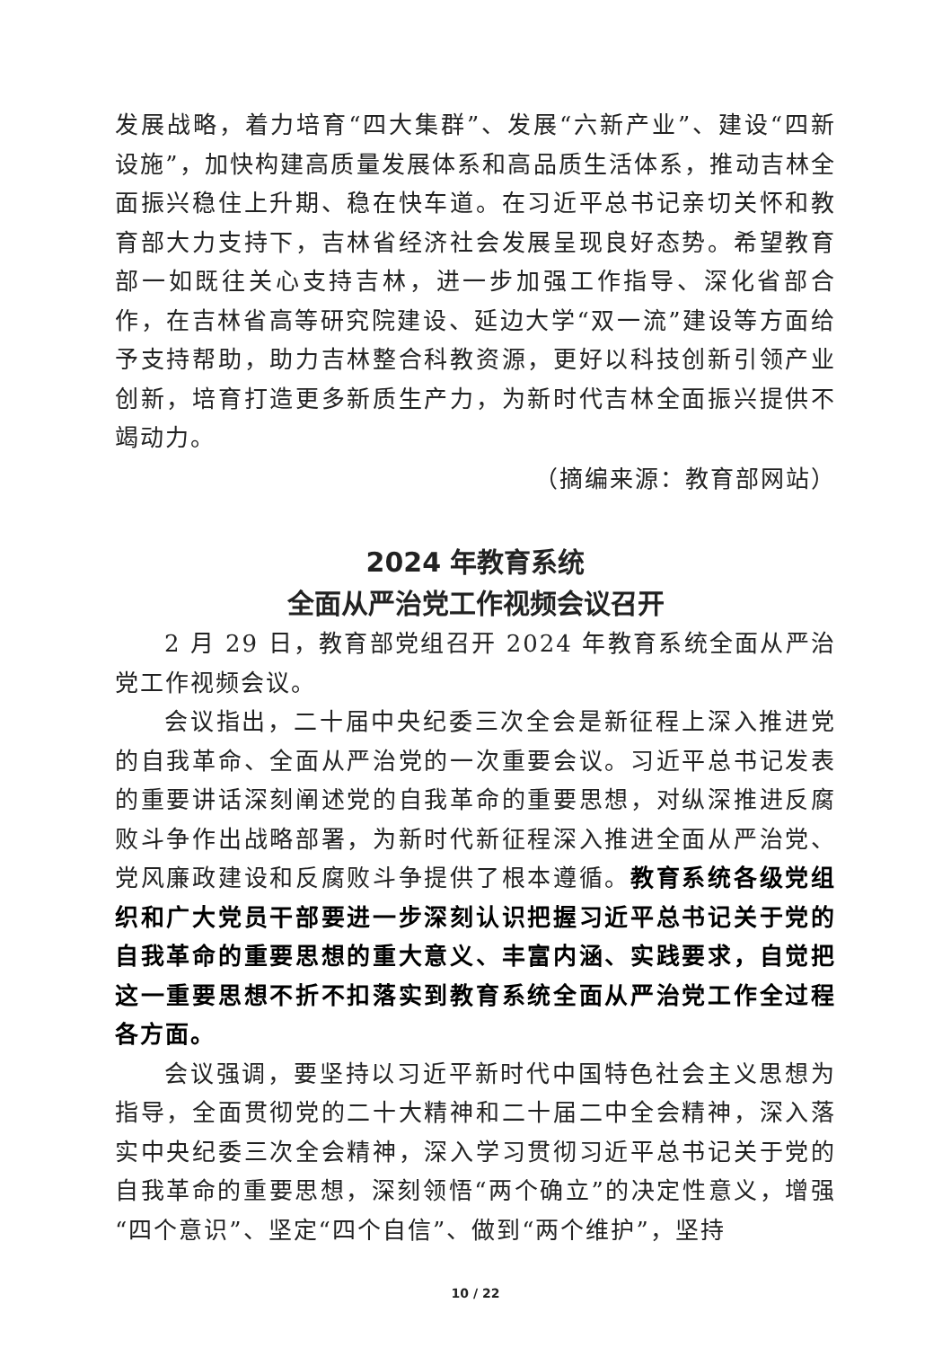发展战略，着力培育“四大集群”、发展“六新产业”、建设“四新设施”，加快构建高质量发展体系和高品质生活体系，推动吉林全面振兴稳住上升期、稳在快车道。在习近平总书记亲切关怀和教育部大力支持下，吉林省经济社会发展呈现良好态势。希望教育部一如既往关心支持吉林，进一步加强工作指导、深化省部合作，在吉林省高等研究院建设、延边大学“双一流”建设等方面给予支持帮助，助力吉林整合科教资源，更好以科技创新引领产业创新，培育打造更多新质生产力，为新时代吉林全面振兴提供不竭动力。
（摘编来源：教育部网站）
2024 年教育系统
全面从严治党工作视频会议召开
2 月 29 日，教育部党组召开 2024 年教育系统全面从严治党工作视频会议。
会议指出，二十届中央纪委三次全会是新征程上深入推进党的自我革命、全面从严治党的一次重要会议。习近平总书记发表的重要讲话深刻阐述党的自我革命的重要思想，对纵深推进反腐败斗争作出战略部署，为新时代新征程深入推进全面从严治党、党风廉政建设和反腐败斗争提供了根本遵循。教育系统各级党组织和广大党员干部要进一步深刻认识把握习近平总书记关于党的自我革命的重要思想的重大意义、丰富内涵、实践要求，自觉把这一重要思想不折不扣落实到教育系统全面从严治党工作全过程各方面。
会议强调，要坚持以习近平新时代中国特色社会主义思想为指导，全面贯彻党的二十大精神和二十届二中全会精神，深入落实中央纪委三次全会精神，深入学习贯彻习近平总书记关于党的自我革命的重要思想，深刻领悟“两个确立”的决定性意义，增强“四个意识”、坚定“四个自信”、做到“两个维护”，坚持
10 / 22